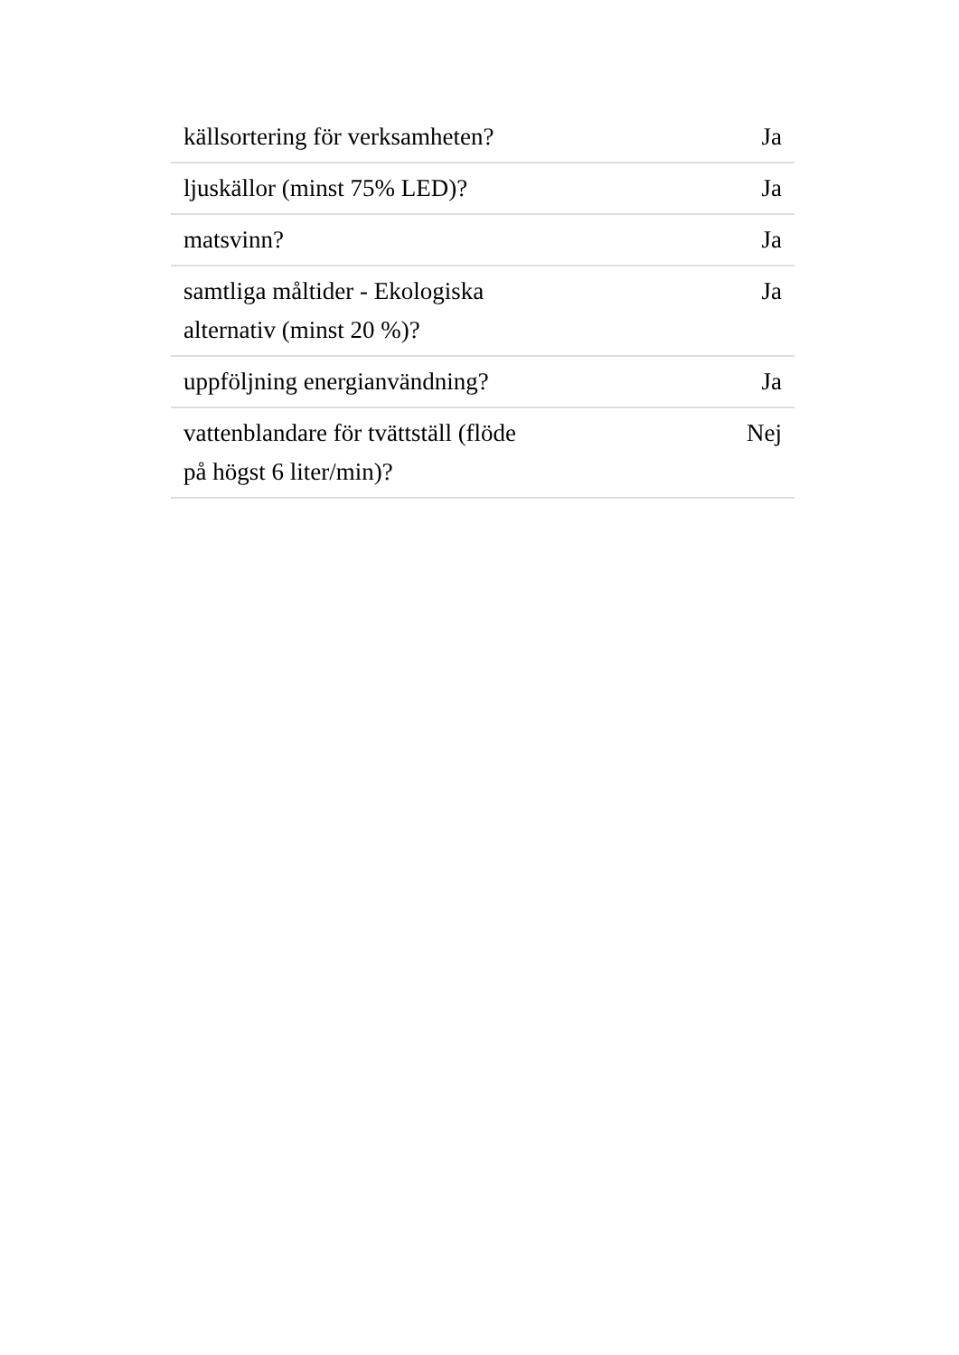| källsortering för verksamheten? | Ja |
| ljuskällor (minst 75% LED)? | Ja |
| matsvinn? | Ja |
| samtliga måltider - Ekologiska alternativ (minst 20 %)? | Ja |
| uppföljning energianvändning? | Ja |
| vattenblandare för tvättställ (flöde på högst 6 liter/min)? | Nej |